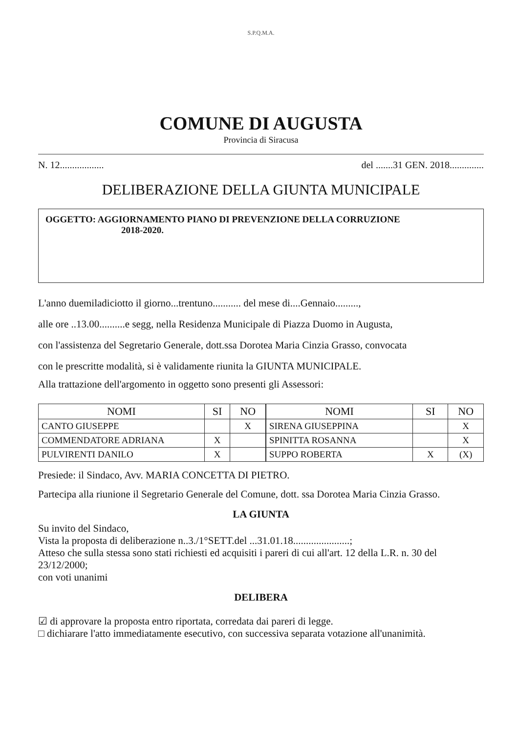S.P.Q.M.A.
COMUNE DI AUGUSTA
Provincia di Siracusa
N. 12.................. del .......31 GEN. 2018..............
DELIBERAZIONE DELLA GIUNTA MUNICIPALE
OGGETTO: AGGIORNAMENTO PIANO DI PREVENZIONE DELLA CORRUZIONE
2018-2020.
L'anno duemiladiciotto il giorno...trentuno........... del mese di....Gennaio.........,
alle ore ..13.00..........e segg, nella Residenza Municipale di Piazza Duomo in Augusta,
con l'assistenza del Segretario Generale, dott.ssa Dorotea Maria Cinzia Grasso, convocata
con le prescritte modalità, si è validamente riunita la GIUNTA MUNICIPALE.
Alla trattazione dell'argomento in oggetto sono presenti gli Assessori:
| NOMI | SI | NO |
| --- | --- | --- |
| CANTO GIUSEPPE | | X |
| COMMENDATORE ADRIANA | X | |
| PULVIRENTI DANILO | X | |
| NOMI | SI | NO |
| --- | --- | --- |
| SIRENA GIUSEPPINA | | X |
| SPINITTA ROSANNA | | X |
| SUPPO ROBERTA | X | (X) |
Presiede: il Sindaco, Avv. MARIA CONCETTA DI PIETRO.
Partecipa alla riunione il Segretario Generale del Comune, dott. ssa Dorotea Maria Cinzia Grasso.
LA GIUNTA
Su invito del Sindaco,
Vista la proposta di deliberazione n..3./1°SETT.del ...31.01.18......................;
Atteso che sulla stessa sono stati richiesti ed acquisiti i pareri di cui all'art. 12 della L.R. n. 30 del 23/12/2000;
con voti unanimi
DELIBERA
☑ di approvare la proposta entro riportata, corredata dai pareri di legge.
□ dichiarare l'atto immediatamente esecutivo, con successiva separata votazione all'unanimità.